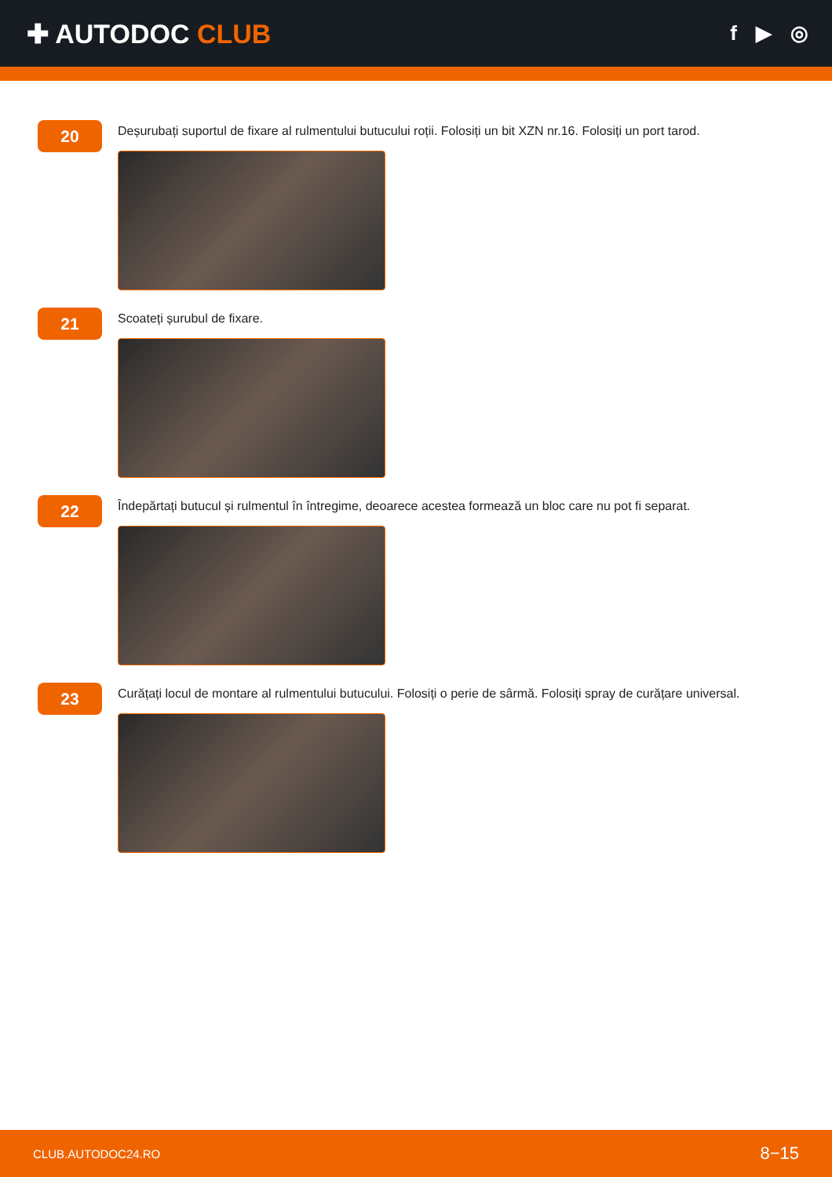✚ AUTODOC CLUB
f ▶ ◎
20
Deșurubați suportul de fixare al rulmentului butucului roții. Folosiți un bit XZN nr.16. Folosiți un port tarod.
21
Scoateți șurubul de fixare.
22
Îndepărtați butucul și rulmentul în întregime, deoarece acestea formează un bloc care nu pot fi separat.
23
Curățați locul de montare al rulmentului butucului. Folosiți o perie de sârmă. Folosiți spray de curățare universal.
CLUB.AUTODOC24.RO 8−15